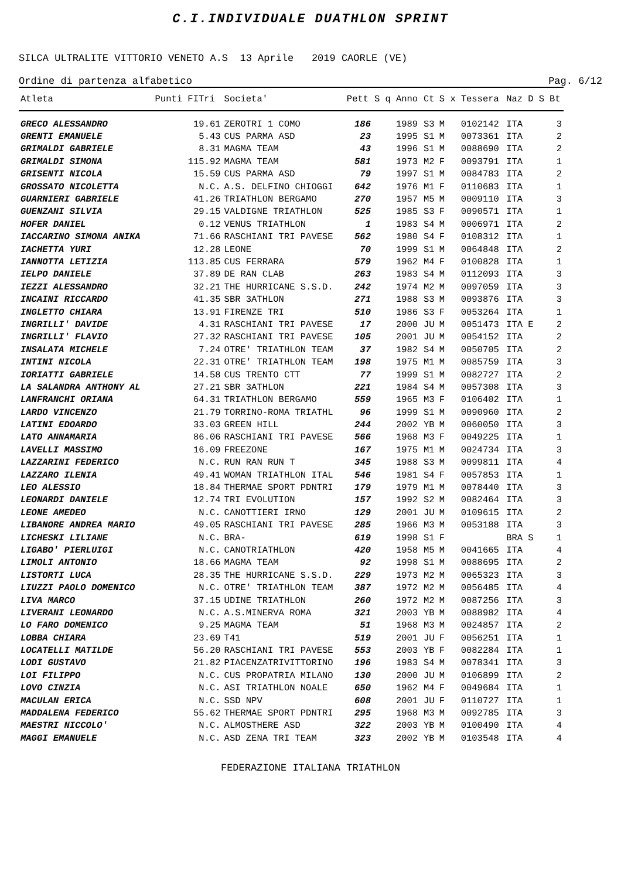C.I.INDIVIDUALE DUATHLON SPRINT
SILCA ULTRALITE VITTORIO VENETO A.S 13 Aprile 2019 CAORLE (VE)
Ordine di partenza alfabetico Pag. 6/12
| Atleta | Punti FITri | Societa' | Pett | S q | Anno | Ct | S x | Tessera | Naz | D S | Bt |
| --- | --- | --- | --- | --- | --- | --- | --- | --- | --- | --- | --- |
| GRECO ALESSANDRO | 19.61 | ZEROTRI 1 COMO | 186 | | 1989 | S3 | M | 0102142 | ITA | | 3 |
| GRENTI EMANUELE | 5.43 | CUS PARMA ASD | 23 | | 1995 | S1 | M | 0073361 | ITA | | 2 |
| GRIMALDI GABRIELE | 8.31 | MAGMA TEAM | 43 | | 1996 | S1 | M | 0088690 | ITA | | 2 |
| GRIMALDI SIMONA | 115.92 | MAGMA TEAM | 581 | | 1973 | M2 | F | 0093791 | ITA | | 1 |
| GRISENTI NICOLA | 15.59 | CUS PARMA ASD | 79 | | 1997 | S1 | M | 0084783 | ITA | | 2 |
| GROSSATO NICOLETTA | N.C. | A.S. DELFINO CHIOGGI | 642 | | 1976 | M1 | F | 0110683 | ITA | | 1 |
| GUARNIERI GABRIELE | 41.26 | TRIATHLON BERGAMO | 270 | | 1957 | M5 | M | 0009110 | ITA | | 3 |
| GUENZANI SILVIA | 29.15 | VALDIGNE TRIATHLON | 525 | | 1985 | S3 | F | 0090571 | ITA | | 1 |
| HOFER DANIEL | 0.12 | VENUS TRIATHLON | 1 | | 1983 | S4 | M | 0006971 | ITA | | 2 |
| IACCARINO SIMONA ANIKA | 71.66 | RASCHIANI TRI PAVESE | 562 | | 1980 | S4 | F | 0108312 | ITA | | 1 |
| IACHETTA YURI | 12.28 | LEONE | 70 | | 1999 | S1 | M | 0064848 | ITA | | 2 |
| IANNOTTA LETIZIA | 113.85 | CUS FERRARA | 579 | | 1962 | M4 | F | 0100828 | ITA | | 1 |
| IELPO DANIELE | 37.89 | DE RAN CLAB | 263 | | 1983 | S4 | M | 0112093 | ITA | | 3 |
| IEZZI ALESSANDRO | 32.21 | THE HURRICANE S.S.D. | 242 | | 1974 | M2 | M | 0097059 | ITA | | 3 |
| INCAINI RICCARDO | 41.35 | SBR 3ATHLON | 271 | | 1988 | S3 | M | 0093876 | ITA | | 3 |
| INGLETTO CHIARA | 13.91 | FIRENZE TRI | 510 | | 1986 | S3 | F | 0053264 | ITA | | 1 |
| INGRILLI' DAVIDE | 4.31 | RASCHIANI TRI PAVESE | 17 | | 2000 | JU | M | 0051473 | ITA | E | 2 |
| INGRILLI' FLAVIO | 27.32 | RASCHIANI TRI PAVESE | 105 | | 2001 | JU | M | 0054152 | ITA | | 2 |
| INSALATA MICHELE | 7.24 | OTRE' TRIATHLON TEAM | 37 | | 1982 | S4 | M | 0050705 | ITA | | 2 |
| INTINI NICOLA | 22.31 | OTRE' TRIATHLON TEAM | 198 | | 1975 | M1 | M | 0085759 | ITA | | 3 |
| IORIATTI GABRIELE | 14.58 | CUS TRENTO CTT | 77 | | 1999 | S1 | M | 0082727 | ITA | | 2 |
| LA SALANDRA ANTHONY AL | 27.21 | SBR 3ATHLON | 221 | | 1984 | S4 | M | 0057308 | ITA | | 3 |
| LANFRANCHI ORIANA | 64.31 | TRIATHLON BERGAMO | 559 | | 1965 | M3 | F | 0106402 | ITA | | 1 |
| LARDO VINCENZO | 21.79 | TORRINO-ROMA TRIATHL | 96 | | 1999 | S1 | M | 0090960 | ITA | | 2 |
| LATINI EDOARDO | 33.03 | GREEN HILL | 244 | | 2002 | YB | M | 0060050 | ITA | | 3 |
| LATO ANNAMARIA | 86.06 | RASCHIANI TRI PAVESE | 566 | | 1968 | M3 | F | 0049225 | ITA | | 1 |
| LAVELLI MASSIMO | 16.09 | FREEZONE | 167 | | 1975 | M1 | M | 0024734 | ITA | | 3 |
| LAZZARINI FEDERICO | N.C. | RUN RAN RUN T | 345 | | 1988 | S3 | M | 0099811 | ITA | | 4 |
| LAZZARO ILENIA | 49.41 | WOMAN TRIATHLON ITAL | 546 | | 1981 | S4 | F | 0057853 | ITA | | 1 |
| LEO ALESSIO | 18.84 | THERMAE SPORT PDNTRI | 179 | | 1979 | M1 | M | 0078440 | ITA | | 3 |
| LEONARDI DANIELE | 12.74 | TRI EVOLUTION | 157 | | 1992 | S2 | M | 0082464 | ITA | | 3 |
| LEONE AMEDEO | N.C. | CANOTTIERI IRNO | 129 | | 2001 | JU | M | 0109615 | ITA | | 2 |
| LIBANORE ANDREA MARIO | 49.05 | RASCHIANI TRI PAVESE | 285 | | 1966 | M3 | M | 0053188 | ITA | | 3 |
| LICHESKI LILIANE | N.C. | BRA- | 619 | | 1998 | S1 | F | | BRA | S | 1 |
| LIGABO' PIERLUIGI | N.C. | CANOTRIATHLON | 420 | | 1958 | M5 | M | 0041665 | ITA | | 4 |
| LIMOLI ANTONIO | 18.66 | MAGMA TEAM | 92 | | 1998 | S1 | M | 0088695 | ITA | | 2 |
| LISTORTI LUCA | 28.35 | THE HURRICANE S.S.D. | 229 | | 1973 | M2 | M | 0065323 | ITA | | 3 |
| LIUZZI PAOLO DOMENICO | N.C. | OTRE' TRIATHLON TEAM | 387 | | 1972 | M2 | M | 0056485 | ITA | | 4 |
| LIVA MARCO | 37.15 | UDINE TRIATHLON | 260 | | 1972 | M2 | M | 0087256 | ITA | | 3 |
| LIVERANI LEONARDO | N.C. | A.S.MINERVA ROMA | 321 | | 2003 | YB | M | 0088982 | ITA | | 4 |
| LO FARO DOMENICO | 9.25 | MAGMA TEAM | 51 | | 1968 | M3 | M | 0024857 | ITA | | 2 |
| LOBBA CHIARA | 23.69 | T41 | 519 | | 2001 | JU | F | 0056251 | ITA | | 1 |
| LOCATELLI MATILDE | 56.20 | RASCHIANI TRI PAVESE | 553 | | 2003 | YB | F | 0082284 | ITA | | 1 |
| LODI GUSTAVO | 21.82 | PIACENZATRIVITTORINO | 196 | | 1983 | S4 | M | 0078341 | ITA | | 3 |
| LOI FILIPPO | N.C. | CUS PROPATRIA MILANO | 130 | | 2000 | JU | M | 0106899 | ITA | | 2 |
| LOVO CINZIA | N.C. | ASI TRIATHLON NOALE | 650 | | 1962 | M4 | F | 0049684 | ITA | | 1 |
| MACULAN ERICA | N.C. | SSD NPV | 608 | | 2001 | JU | F | 0110727 | ITA | | 1 |
| MADDALENA FEDERICO | 55.62 | THERMAE SPORT PDNTRI | 295 | | 1968 | M3 | M | 0092785 | ITA | | 3 |
| MAESTRI NICCOLO' | N.C. | ALMOSTHERE ASD | 322 | | 2003 | YB | M | 0100490 | ITA | | 4 |
| MAGGI EMANUELE | N.C. | ASD ZENA TRI TEAM | 323 | | 2002 | YB | M | 0103548 | ITA | | 4 |
FEDERAZIONE ITALIANA TRIATHLON